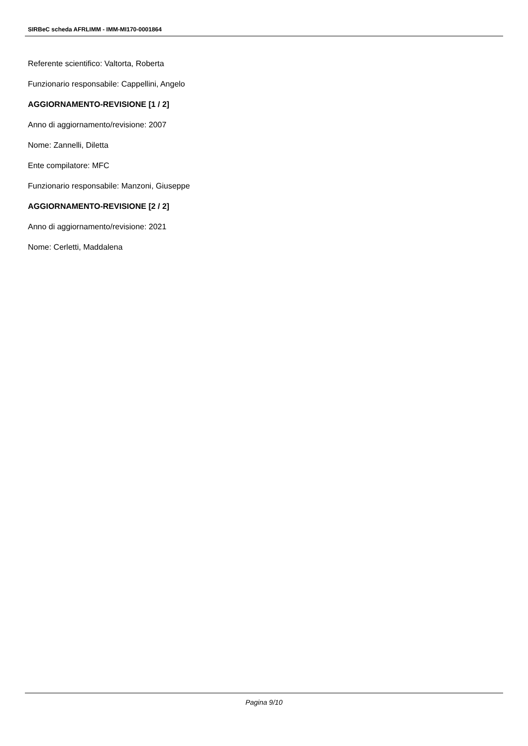SIRBeC scheda AFRLIMM - IMM-MI170-0001864
Referente scientifico: Valtorta, Roberta
Funzionario responsabile: Cappellini, Angelo
AGGIORNAMENTO-REVISIONE [1 / 2]
Anno di aggiornamento/revisione: 2007
Nome: Zannelli, Diletta
Ente compilatore: MFC
Funzionario responsabile: Manzoni, Giuseppe
AGGIORNAMENTO-REVISIONE [2 / 2]
Anno di aggiornamento/revisione: 2021
Nome: Cerletti, Maddalena
Pagina 9/10